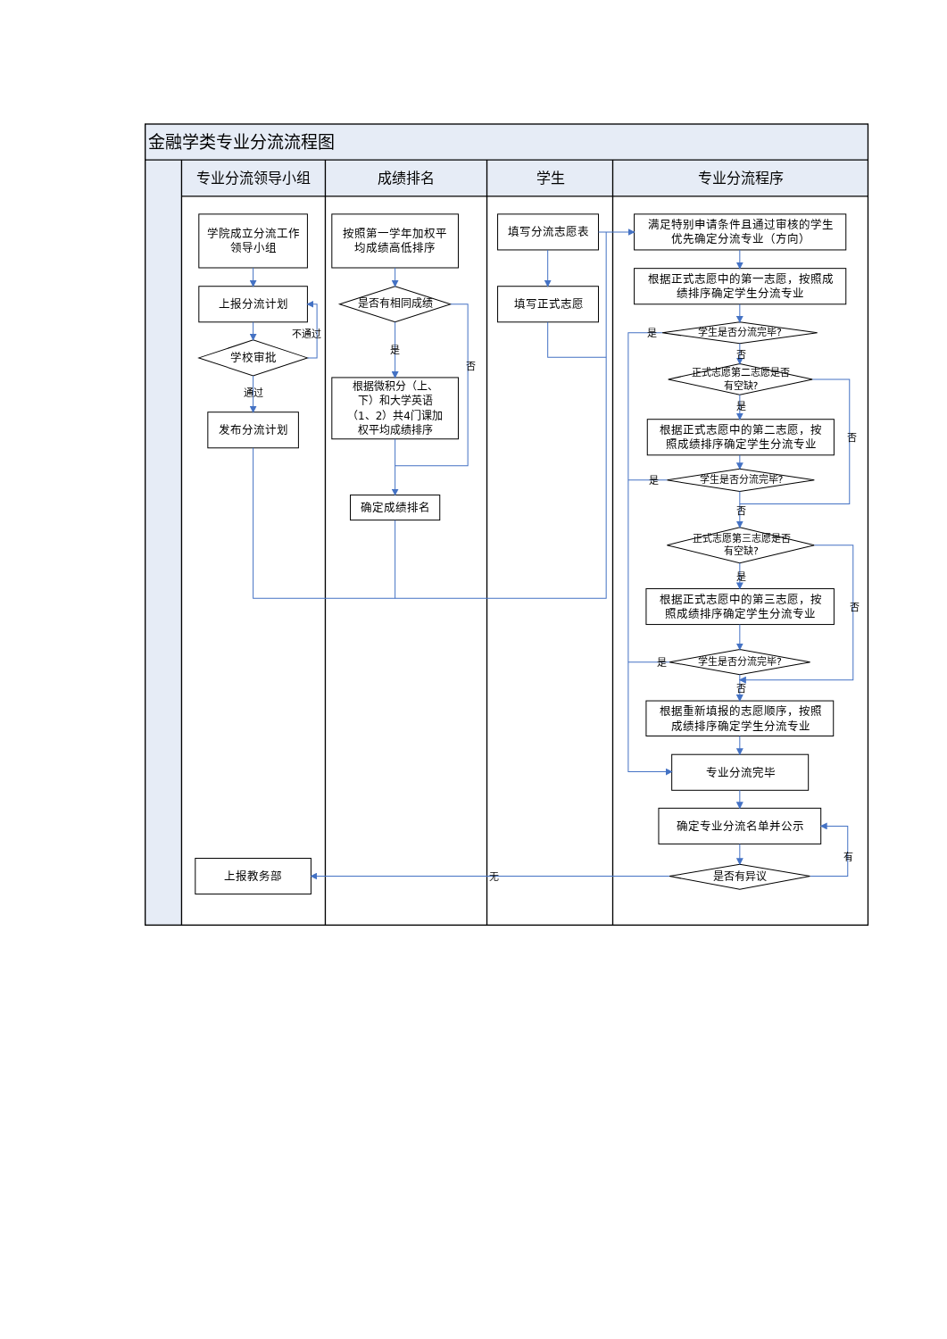金融学类专业分流流程图
专业分流领导小组 成绩排名 学生 专业分流程序
学院成立分流工作
领导小组
上报分流计划
不通过
学校审批
通过
发布分流计划
上报教务部
按照第一学年加权平
均成绩高低排序
是否有相同成绩
是
否
根据微积分（上、
下）和大学英语
（1、2）共4门课加
权平均成绩排序
确定成绩排名
填写分流志愿表
填写正式志愿
无
满足特别申请条件且通过审核的学生
优先确定分流专业（方向）
根据正式志愿中的第一志愿，按照成
绩排序确定学生分流专业
是
学生是否分流完毕?
否
正式志愿第二志愿是否
有空缺?
是
根据正式志愿中的第二志愿，按
照成绩排序确定学生分流专业
否
是
学生是否分流完毕?
否
正式志愿第三志愿是否
有空缺?
是
根据正式志愿中的第三志愿，按
照成绩排序确定学生分流专业
否
是
学生是否分流完毕?
否
根据重新填报的志愿顺序，按照
成绩排序确定学生分流专业
专业分流完毕
确定专业分流名单并公示
有
是否有异议